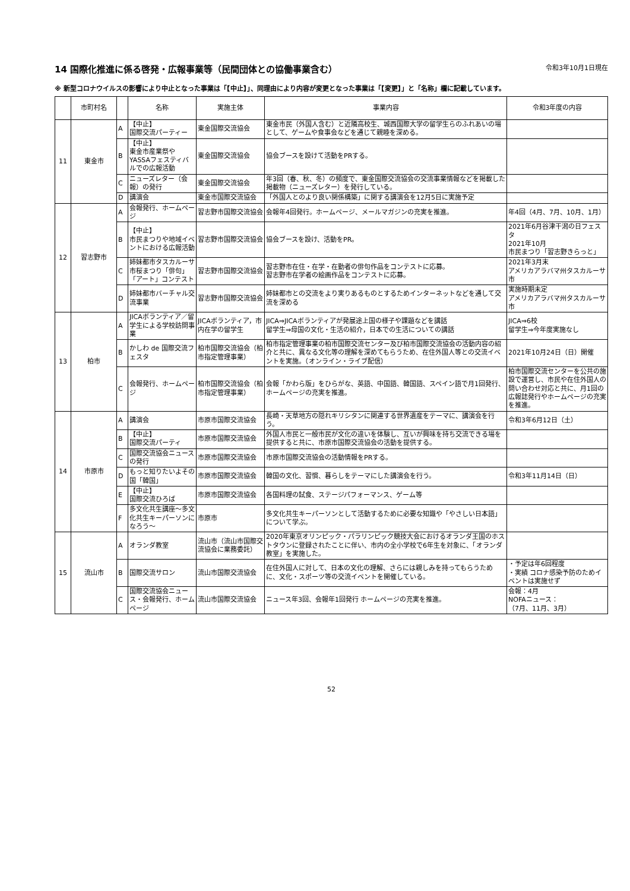14 国際化推進に係る啓発・広報事業等（民間団体との協働事業含む） 令和3年10月1日現在
※ 新型コロナウイルスの影響により中止となった事業は「【中止】」、同理由により内容が変更となった事業は「【変更】」と「名称」欄に記載しています。
| | 市町村名 | | 名称 | 実施主体 | 事業内容 | 令和3年度の内容 |
| --- | --- | --- | --- | --- | --- | --- |
| 11 | 東金市 | A | 【中止】 国際交流パーティー | 東金国際交流協会 | 東金市民（外国人含む）と近隣高校生、城西国際大学の留学生らのふれあいの場として、ゲームや食事会などを通じて親睦を深める。 | |
| | | B | 【中止】 東金市産業祭やYASSAフェスティバルでの広報活動 | 東金国際交流協会 | 協会ブースを設けて活動をPRする。 | |
| | | C | ニューズレター（会報）の発行 | 東金国際交流協会 | 年3回（春、秋、冬）の頻度で、東金国際交流協会の交流事業情報などを掲載した掲載物（ニューズレター）を発行している。 | |
| | | D | 講演会 | 東金市国際交流協会 | 「外国人とのより良い関係構築」に関する講演会を12月5日に実施予定 | |
| 12 | 習志野市 | A | 会報発行、ホームページ | 習志野市国際交流協会 | 会報年4回発行。ホームページ、メールマガジンの充実を推進。 | 年4回（4月、7月、10月、1月） |
| | | B | 【中止】 市民まつりや地域イベントにおける広報活動 | 習志野市国際交流協会 | 協会ブースを設け、活動をPR。 | 2021年6月谷津干潟の日フェスタ 2021年10月 市民まつり「習志野きらっと」 |
| | | C | 姉妹都市タスカルーサ市桜まつり「俳句」「アート」コンテスト | 習志野市国際交流協会 | 習志野市在住・在学・在勤者の俳句作品をコンテストに応募。 習志野市在学者の絵画作品をコンテストに応募。 | 2021年3月末 アメリカアラバマ州タスカルーサ市 |
| | | D | 姉妹都市バーチャル交流事業 | 習志野市国際交流協会 | 姉妹都市との交流をより実りあるものとするためインターネットなどを通して交流を深める | 実施時期未定 アメリカアラバマ州タスカルーサ市 |
| 13 | 柏市 | A | JICAボランティア／留学生による学校訪問事業 | JICAボランティア，市内在学の留学生 | JICA⇒JICAボランティアが発展途上国の様子や課題などを講話 留学生⇒母国の文化・生活の紹介，日本での生活についての講話 | JICA⇒6校 留学生⇒今年度実施なし |
| | | B | かしわ de 国際交流フェスタ | 柏市国際交流協会（柏市指定管理事業） | 柏市指定管理事業の柏市国際交流センター及び柏市国際交流協会の活動内容の紹介と共に、異なる文化等の理解を深めてもらうため、在住外国人等との交流イベントを実施。（オンライン・ライブ配信） | 2021年10月24日（日）開催 |
| | | C | 会報発行、ホームページ | 柏市国際交流協会（柏市指定管理事業） | 会報「かわら版」をひらがな、英語、中国語、韓国語、スペイン語で月1回発行、ホームページの充実を推進。 | 柏市国際交流センターを公共の施設で運営し、市民や在住外国人の問い合わせ対応と共に、月1回の広報誌発行やホームページの充実を推進。 |
| 14 | 市原市 | A | 講演会 | 市原市国際交流協会 | 長崎・天草地方の隠れキリシタンに関連する世界遺産をテーマに、講演会を行う。 | 令和3年6月12日（土） |
| | | B | 【中止】 国際交流パーティ | 市原市国際交流協会 | 外国人市民と一般市民が文化の違いを体験し、互いが興味を持ち交流できる場を提供すると共に、市原市国際交流協会の活動を提供する。 | |
| | | C | 国際交流協会ニュースの発行 | 市原市国際交流協会 | 市原市国際交流協会の活動情報をPRする。 | |
| | | D | もっと知りたいよその国「韓国」 | 市原市国際交流協会 | 韓国の文化、習慣、暮らしをテーマにした講演会を行う。 | 令和3年11月14日（日） |
| | | E | 【中止】 国際交流ひろば | 市原市国際交流協会 | 各国料理の試食、ステージパフォーマンス、ゲーム等 | |
| | | F | 多文化共生講座～多文化共生キーパーソンになろう～ | 市原市 | 多文化共生キーパーソンとして活動するために必要な知識や「やさしい日本語」について学ぶ。 | |
| 15 | 流山市 | A | オランダ教室 | 流山市（流山市国際交流協会に業務委託） | 2020年東京オリンピック・パラリンピック競技大会におけるオランダ王国のホストタウンに登録されたことに伴い、市内の全小学校で6年生を対象に、「オランダ教室」を実施した。 | |
| | | B | 国際交流サロン | 流山市国際交流協会 | 在住外国人に対して、日本の文化の理解、さらには親しみを持ってもらうために、文化・スポーツ等の交流イベントを開催している。 | ・予定は年6回程度 ・実績 コロナ感染予防のためイベントは実施せず |
| | | C | 国際交流協会ニュース・会報発行、ホームページ | 流山市国際交流協会 | ニュース年3回、会報年1回発行 ホームページの充実を推進。 | 会報：4月 NOFAニュース： （7月、11月、3月） |
52